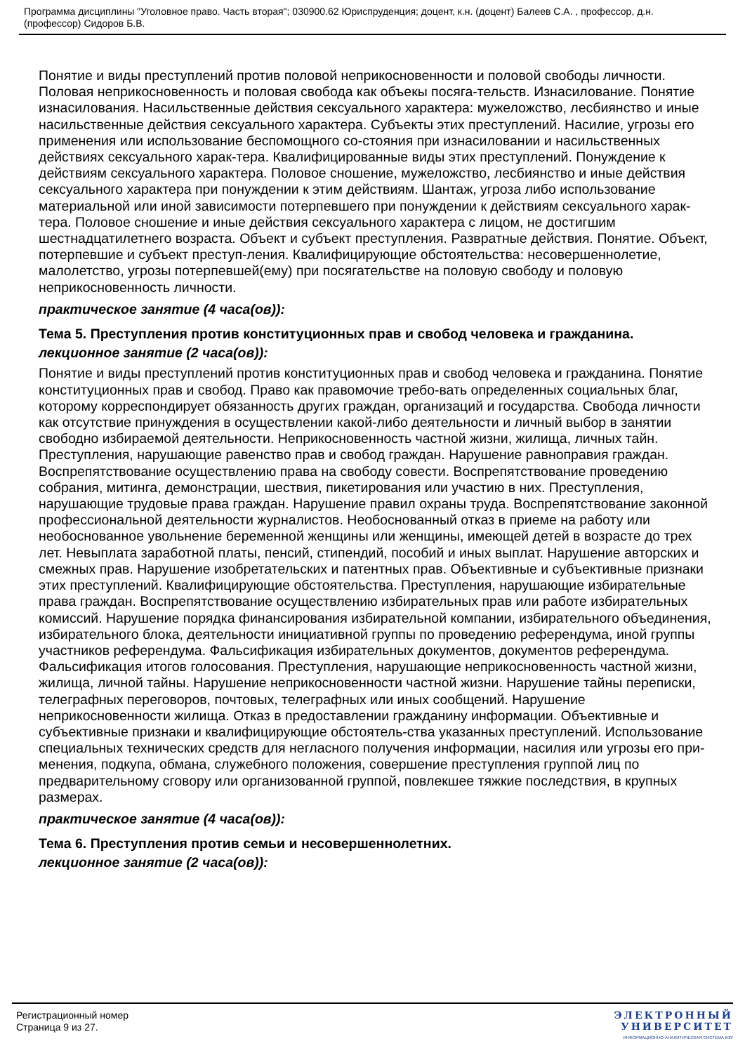Программа дисциплины "Уголовное право. Часть вторая"; 030900.62 Юриспруденция; доцент, к.н. (доцент) Балеев С.А. , профессор, д.н. (профессор) Сидоров Б.В.
Понятие и виды преступлений против половой неприкосновенности и половой свободы личности. Половая неприкосновенность и половая свобода как объекы посяга-тельств. Изнасилование. Понятие изнасилования. Насильственные действия сексуального характера: мужеложство, лесбиянство и иные насильственные действия сексуального характера. Субъекты этих преступлений. Насилие, угрозы его применения или использование беспомощного со-стояния при изнасиловании и насильственных действиях сексуального харак-тера. Квалифицированные виды этих преступлений. Понуждение к действиям сексуального характера. Половое сношение, мужеложство, лесбиянство и иные действия сексуального характера при понуждении к этим действиям. Шантаж, угроза либо использование материальной или иной зависимости потерпевшего при понуждении к действиям сексуального харак-тера. Половое сношение и иные действия сексуального характера с лицом, не достигшим шестнадцатилетнего возраста. Объект и субъект преступления. Развратные действия. Понятие. Объект, потерпевшие и субъект преступ-ления. Квалифицирующие обстоятельства: несовершеннолетие, малолетство, угрозы потерпевшей(ему) при посягательстве на половую свободу и половую неприкосновенность личности.
практическое занятие (4 часа(ов)):
Тема 5. Преступления против конституционных прав и свобод человека и гражданина.
лекционное занятие (2 часа(ов)):
Понятие и виды преступлений против конституционных прав и свобод человека и гражданина. Понятие конституционных прав и свобод. Право как правомочие требо-вать определенных социальных благ, которому корреспондирует обязанность других граждан, организаций и государства. Свобода личности как отсутствие принуждения в осуществлении какой-либо деятельности и личный выбор в занятии свободно избираемой деятельности. Неприкосновенность частной жизни, жилища, личных тайн. Преступления, нарушающие равенство прав и свобод граждан. Нарушение равноправия граждан. Воспрепятствование осуществлению права на свободу совести. Воспрепятствование проведению собрания, митинга, демонстрации, шествия, пикетирования или участию в них. Преступления, нарушающие трудовые права граждан. Нарушение правил охраны труда. Воспрепятствование законной профессиональной деятельности журналистов. Необоснованный отказ в приеме на работу или необоснованное увольнение беременной женщины или женщины, имеющей детей в возрасте до трех лет. Невыплата заработной платы, пенсий, стипендий, пособий и иных выплат. Нарушение авторских и смежных прав. Нарушение изобретательских и патентных прав. Объективные и субъективные признаки этих преступлений. Квалифицирующие обстоятельства. Преступления, нарушающие избирательные права граждан. Воспрепятствование осуществлению избирательных прав или работе избирательных комиссий. Нарушение порядка финансирования избирательной компании, избирательного объединения, избирательного блока, деятельности инициативной группы по проведению референдума, иной группы участников референдума. Фальсификация избирательных документов, документов референдума. Фальсификация итогов голосования. Преступления, нарушающие неприкосновенность частной жизни, жилища, личной тайны. Нарушение неприкосновенности частной жизни. Нарушение тайны переписки, телеграфных переговоров, почтовых, телеграфных или иных сообщений. Нарушение неприкосновенности жилища. Отказ в предоставлении гражданину информации. Объективные и субъективные признаки и квалифицирующие обстоятель-ства указанных преступлений. Использование специальных технических средств для негласного получения информации, насилия или угрозы его при-менения, подкупа, обмана, служебного положения, совершение преступления группой лиц по предварительному сговору или организованной группой, повлекшее тяжкие последствия, в крупных размерах.
практическое занятие (4 часа(ов)):
Тема 6. Преступления против семьи и несовершеннолетних.
лекционное занятие (2 часа(ов)):
Регистрационный номер
Страница 9 из 27.
ЭЛЕКТРОННЫЙ
УНИВЕРСИТЕТ
ИНФОРМАЦИОННО-АНАЛИТИЧЕСКАЯ СИСТЕМА КФУ